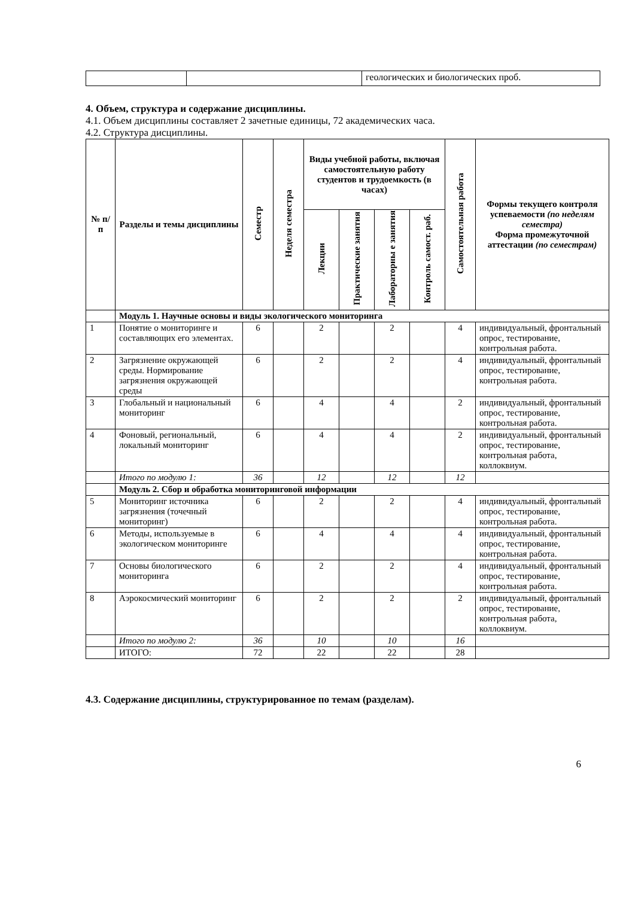| | | геологических и биологических проб. |
4. Объем, структура и содержание дисциплины.
4.1. Объем дисциплины составляет 2 зачетные единицы, 72 академических часа.
4.2. Структура дисциплины.
| № п/п | Разделы и темы дисциплины | Семестр | Неделя семестра | Виды учебной работы, включая самостоятельную работу студентов и трудоемкость (в часах) | | | | Самостоятельная работа | Формы текущего контроля успеваемости (по неделям семестра) Форма промежуточной аттестации (по семестрам) |
| --- | --- | --- | --- | --- | --- | --- | --- | --- | --- |
| | | | | Лекции | Практические занятия | Лабораторны е занятия | Контроль самост. раб. | | |
| | Модуль 1. Научные основы и виды экологического мониторинга | | | | | | | | |
| 1 | Понятие о мониторинге и составляющих его элементах. | 6 | | 2 | | 2 | | 4 | индивидуальный, фронтальный опрос, тестирование, контрольная работа. |
| 2 | Загрязнение окружающей среды. Нормирование загрязнения окружающей среды | 6 | | 2 | | 2 | | 4 | индивидуальный, фронтальный опрос, тестирование, контрольная работа. |
| 3 | Глобальный и национальный мониторинг | 6 | | 4 | | 4 | | 2 | индивидуальный, фронтальный опрос, тестирование, контрольная работа. |
| 4 | Фоновый, региональный, локальный мониторинг | 6 | | 4 | | 4 | | 2 | индивидуальный, фронтальный опрос, тестирование, контрольная работа, коллоквиум. |
| | Итого по модулю 1: | 36 | | 12 | | 12 | | 12 | |
| | Модуль 2. Сбор и обработка мониторинговой информации | | | | | | | | |
| 5 | Мониторинг источника загрязнения (точечный мониторинг) | 6 | | 2 | | 2 | | 4 | индивидуальный, фронтальный опрос, тестирование, контрольная работа. |
| 6 | Методы, используемые в экологическом мониторинге | 6 | | 4 | | 4 | | 4 | индивидуальный, фронтальный опрос, тестирование, контрольная работа. |
| 7 | Основы биологического мониторинга | 6 | | 2 | | 2 | | 4 | индивидуальный, фронтальный опрос, тестирование, контрольная работа. |
| 8 | Аэрокосмический мониторинг | 6 | | 2 | | 2 | | 2 | индивидуальный, фронтальный опрос, тестирование, контрольная работа, коллоквиум. |
| | Итого по модулю 2: | 36 | | 10 | | 10 | | 16 | |
| | ИТОГО: | 72 | | 22 | | 22 | | 28 | |
4.3. Содержание дисциплины, структурированное по темам (разделам).
6